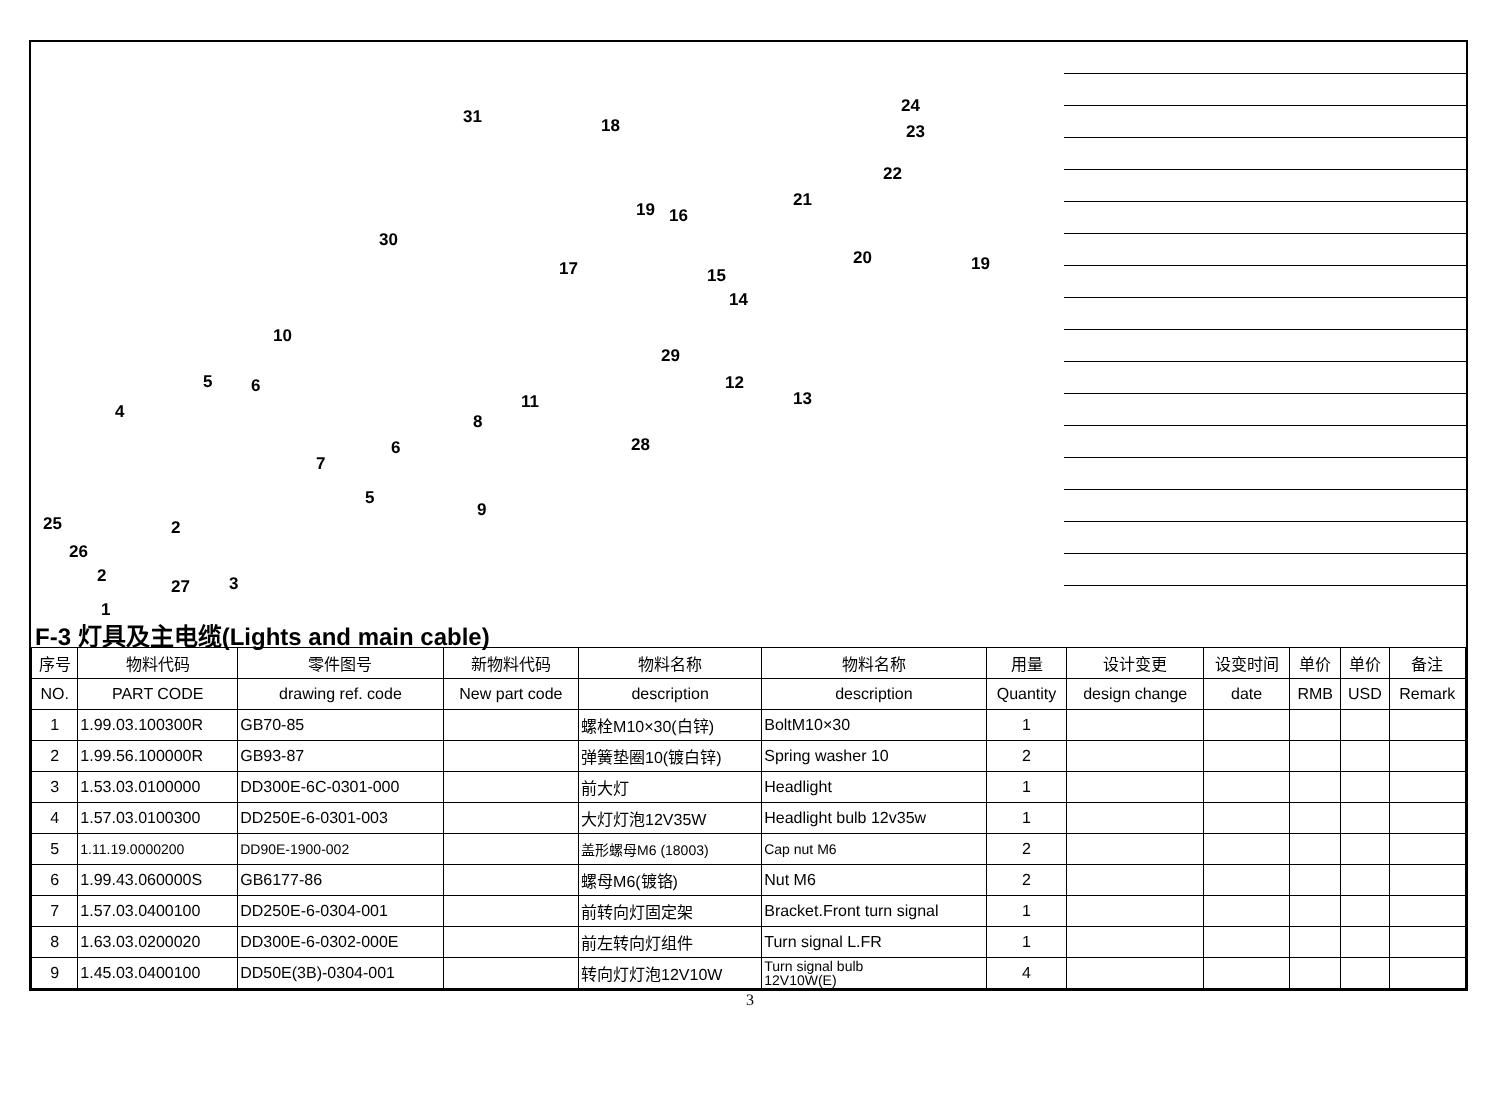31 18
24
23
22
21 19 16
30
20 19 17 15
14
10
29
12
13
5 6
11 4 8
28 6
7
5
9
25 2
26
2
27 3
1
F-3 灯具及主电缆(Lights and main cable)
| 序号 | 物料代码 | 零件图号 | 新物料代码 | 物料名称 | 物料名称 | 用量 | 设计变更 | 设变时间 | 单价 | 单价 | 备注 |
| --- | --- | --- | --- | --- | --- | --- | --- | --- | --- | --- | --- |
| NO. | PART CODE | drawing ref. code | New part code | description | description | Quantity | design change | date | RMB | USD | Remark |
| 1 | 1.99.03.100300R | GB70-85 | | 螺栓M10×30(白锌) | BoltM10×30 | 1 | | | | | |
| 2 | 1.99.56.100000R | GB93-87 | | 弹簧垫圈10(镀白锌) | Spring washer 10 | 2 | | | | | |
| 3 | 1.53.03.0100000 | DD300E-6C-0301-000 | | 前大灯 | Headlight | 1 | | | | | |
| 4 | 1.57.03.0100300 | DD250E-6-0301-003 | | 大灯灯泡12V35W | Headlight bulb 12v35w | 1 | | | | | |
| 5 | 1.11.19.0000200 | DD90E-1900-002 | | 盖形螺母M6 (18003) | Cap nut M6 | 2 | | | | | |
| 6 | 1.99.43.060000S | GB6177-86 | | 螺母M6(镀铬) | Nut M6 | 2 | | | | | |
| 7 | 1.57.03.0400100 | DD250E-6-0304-001 | | 前转向灯固定架 | Bracket.Front turn signal | 1 | | | | | |
| 8 | 1.63.03.0200020 | DD300E-6-0302-000E | | 前左转向灯组件 | Turn signal L.FR | 1 | | | | | |
| 9 | 1.45.03.0400100 | DD50E(3B)-0304-001 | | 转向灯灯泡12V10W | Turn signal bulb 12V10W(E) | 4 | | | | | |
3